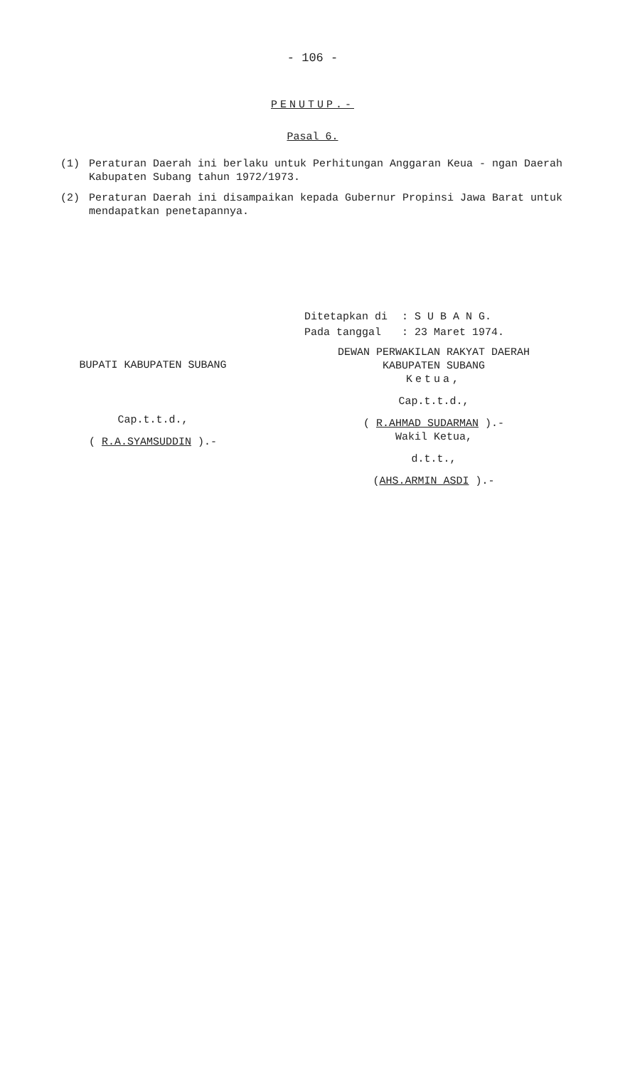- 106 -
PENUTUP.-
Pasal 6.
(1) Peraturan Daerah ini berlaku untuk Perhitungan Anggaran Keua - ngan Daerah Kabupaten Subang tahun 1972/1973.
(2) Peraturan Daerah ini disampaikan kepada Gubernur Propinsi Jawa Barat untuk mendapatkan penetapannya.
| Ditetapkan di | : S U B A N G. |
| Pada tanggal | : 23 Maret 1974. |
BUPATI KABUPATEN SUBANG
Cap.t.t.d.,
( R.A.SYAMSUDDIN ).-
DEWAN PERWAKILAN RAKYAT DAERAH
KABUPATEN SUBANG
Ketua,
Cap.t.t.d.,
( R.AHMAD SUDARMAN ).-
Wakil Ketua,
d.t.t.,
(AHS.ARMIN ASDI ).-